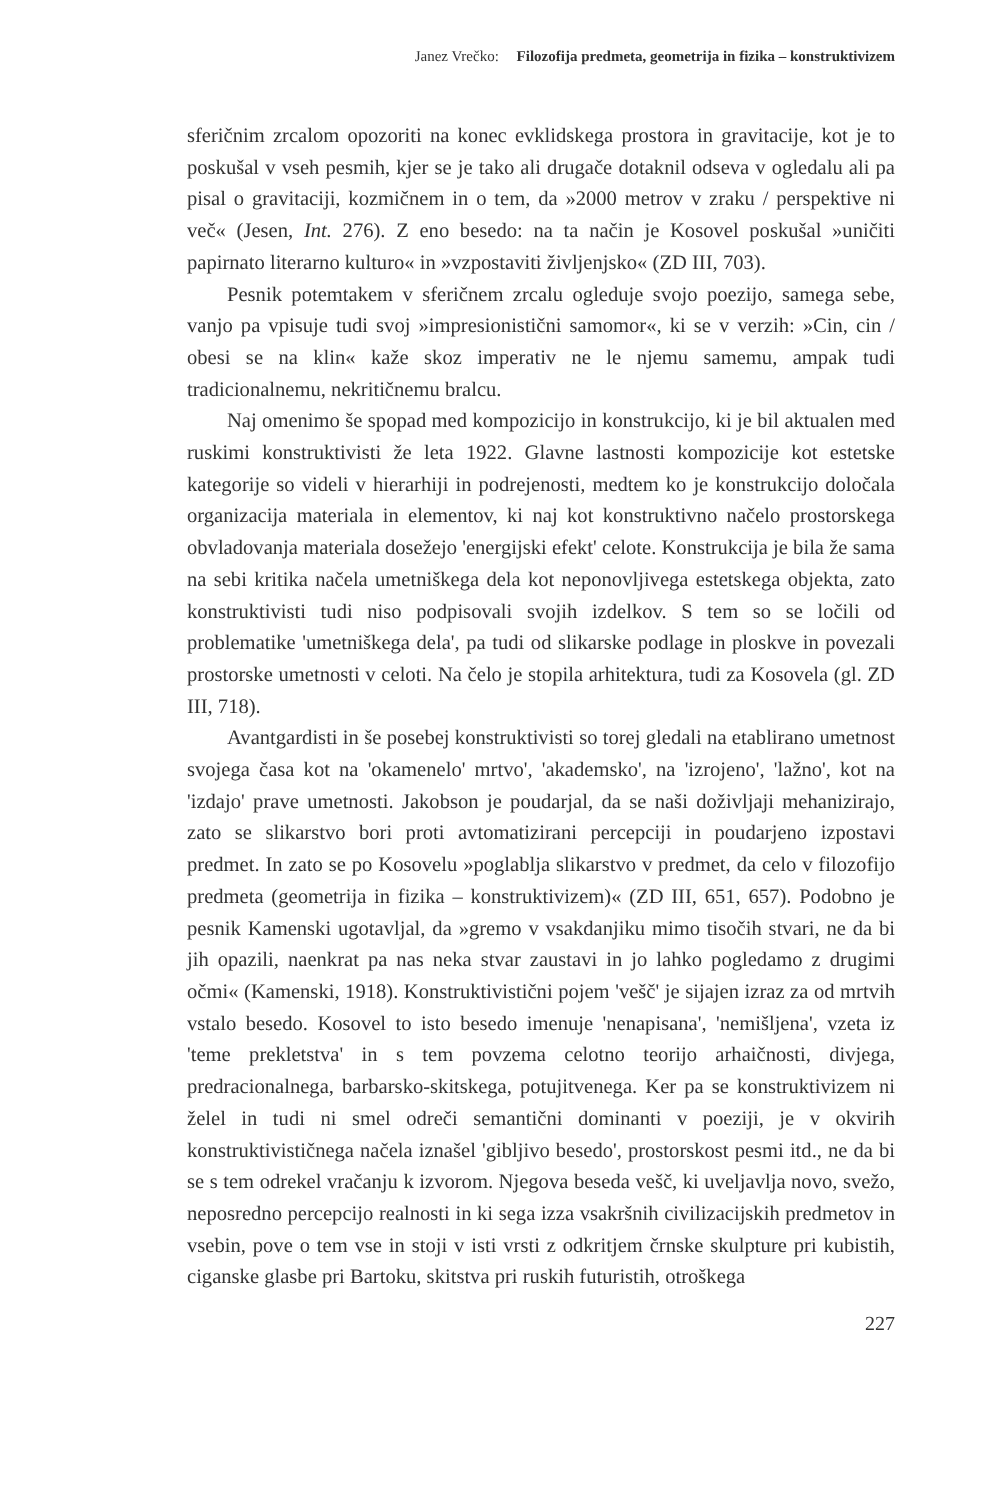Janez Vrečko: Filozofija predmeta, geometrija in fizika – konstruktivizem
sferičnim zrcalom opozoriti na konec evklidskega prostora in gravitacije, kot je to poskušal v vseh pesmih, kjer se je tako ali drugače dotaknil odseva v ogledalu ali pa pisal o gravitaciji, kozmičnem in o tem, da »2000 metrov v zraku / perspektive ni več« (Jesen, Int. 276). Z eno besedo: na ta način je Kosovel poskušal »uničiti papirnato literarno kulturo« in »vzpostaviti življenjsko« (ZD III, 703).
Pesnik potemtakem v sferičnem zrcalu ogleduje svojo poezijo, samega sebe, vanjo pa vpisuje tudi svoj »impresionistični samomor«, ki se v verzih: »Cin, cin / obesi se na klin« kaže skoz imperativ ne le njemu samemu, ampak tudi tradicionalnemu, nekritičnemu bralcu.
Naj omenimo še spopad med kompozicijo in konstrukcijo, ki je bil aktualen med ruskimi konstruktivisti že leta 1922. Glavne lastnosti kompozicije kot estetske kategorije so videli v hierarhiji in podrejenosti, medtem ko je konstrukcijo določala organizacija materiala in elementov, ki naj kot konstruktivno načelo prostorskega obvladovanja materiala dosežejo 'energijski efekt' celote. Konstrukcija je bila že sama na sebi kritika načela umetniškega dela kot neponovljivega estetskega objekta, zato konstruktivisti tudi niso podpisovali svojih izdelkov. S tem so se ločili od problematike 'umetniškega dela', pa tudi od slikarske podlage in ploskve in povezali prostorske umetnosti v celoti. Na čelo je stopila arhitektura, tudi za Kosovela (gl. ZD III, 718).
Avantgardisti in še posebej konstruktivisti so torej gledali na etablirano umetnost svojega časa kot na 'okamenelo' mrtvo', 'akademsko', na 'izrojeno', 'lažno', kot na 'izdajo' prave umetnosti. Jakobson je poudarjal, da se naši doživljaji mehanizirajo, zato se slikarstvo bori proti avtomatizirani percepciji in poudarjeno izpostavi predmet. In zato se po Kosovelu »poglablja slikarstvo v predmet, da celo v filozofijo predmeta (geometrija in fizika – konstruktivizem)« (ZD III, 651, 657). Podobno je pesnik Kamenski ugotavljal, da »gremo v vsakdanjiku mimo tisočih stvari, ne da bi jih opazili, naenkrat pa nas neka stvar zaustavi in jo lahko pogledamo z drugimi očmi« (Kamenski, 1918). Konstruktivistični pojem 'vešč' je sijajen izraz za od mrtvih vstalo besedo. Kosovel to isto besedo imenuje 'nenapisana', 'nemišljena', vzeta iz 'teme prekletstva' in s tem povzema celotno teorijo arhaičnosti, divjega, predracionalnega, barbarsko-skitskega, potujitvenega. Ker pa se konstruktivizem ni želel in tudi ni smel odreči semantični dominanti v poeziji, je v okvirih konstruktivističnega načela iznašel 'gibljivo besedo', prostorskost pesmi itd., ne da bi se s tem odrekel vračanju k izvorom. Njegova beseda vešč, ki uveljavlja novo, svežo, neposredno percepcijo realnosti in ki sega izza vsakršnih civilizacijskih predmetov in vsebin, pove o tem vse in stoji v isti vrsti z odkritjem črnske skulpture pri kubistih, ciganske glasbe pri Bartoku, skitstva pri ruskih futuristih, otroškega
227